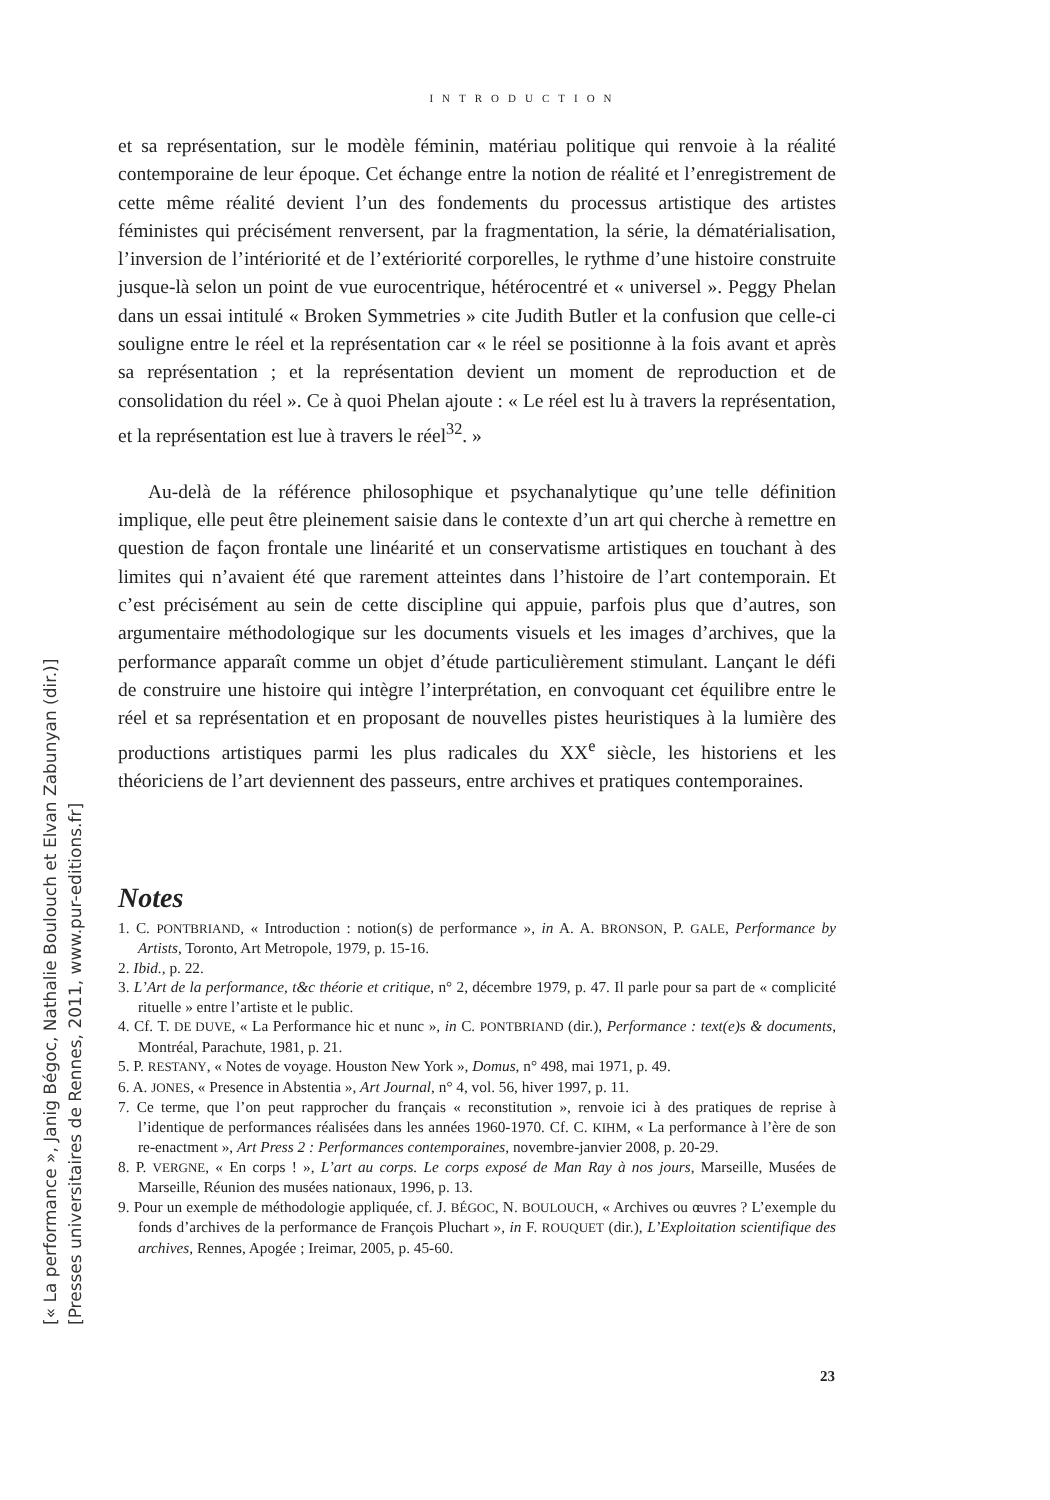INTRODUCTION
et sa représentation, sur le modèle féminin, matériau politique qui renvoie à la réalité contemporaine de leur époque. Cet échange entre la notion de réalité et l’enregistrement de cette même réalité devient l’un des fondements du processus artistique des artistes féministes qui précisément renversent, par la fragmentation, la série, la dématérialisation, l’inversion de l’intériorité et de l’extériorité corporelles, le rythme d’une histoire construite jusque-là selon un point de vue eurocentrique, hétérocentré et « universel ». Peggy Phelan dans un essai intitulé « Broken Symmetries » cite Judith Butler et la confusion que celle-ci souligne entre le réel et la représentation car « le réel se positionne à la fois avant et après sa représentation ; et la représentation devient un moment de reproduction et de consolidation du réel ». Ce à quoi Phelan ajoute : « Le réel est lu à travers la représentation, et la représentation est lue à travers le réel<sup>32</sup>. »
Au-delà de la référence philosophique et psychanalytique qu’une telle définition implique, elle peut être pleinement saisie dans le contexte d’un art qui cherche à remettre en question de façon frontale une linéarité et un conservatisme artistiques en touchant à des limites qui n’avaient été que rarement atteintes dans l’histoire de l’art contemporain. Et c’est précisément au sein de cette discipline qui appuie, parfois plus que d’autres, son argumentaire méthodologique sur les documents visuels et les images d’archives, que la performance apparaît comme un objet d’étude particulièrement stimulant. Lançant le défi de construire une histoire qui intègre l’interprétation, en convoquant cet équilibre entre le réel et sa représentation et en proposant de nouvelles pistes heuristiques à la lumière des productions artistiques parmi les plus radicales du XX<sup>e</sup> siècle, les historiens et les théoriciens de l’art deviennent des passeurs, entre archives et pratiques contemporaines.
Notes
1. C. PONTBRIAND, « Introduction : notion(s) de performance », in A. A. BRONSON, P. GALE, Performance by Artists, Toronto, Art Metropole, 1979, p. 15-16.
2. Ibid., p. 22.
3. L’Art de la performance, t&c théorie et critique, n° 2, décembre 1979, p. 47. Il parle pour sa part de « complicité rituelle » entre l’artiste et le public.
4. Cf. T. DE DUVE, « La Performance hic et nunc », in C. PONTBRIAND (dir.), Performance : text(e)s & documents, Montréal, Parachute, 1981, p. 21.
5. P. RESTANY, « Notes de voyage. Houston New York », Domus, n° 498, mai 1971, p. 49.
6. A. JONES, « Presence in Abstentia », Art Journal, n° 4, vol. 56, hiver 1997, p. 11.
7. Ce terme, que l’on peut rapprocher du français « reconstitution », renvoie ici à des pratiques de reprise à l’identique de performances réalisées dans les années 1960-1970. Cf. C. KIHM, « La performance à l’ère de son re-enactment », Art Press 2 : Performances contemporaines, novembre-janvier 2008, p. 20-29.
8. P. VERGNE, « En corps ! », L’art au corps. Le corps exposé de Man Ray à nos jours, Marseille, Musées de Marseille, Réunion des musées nationaux, 1996, p. 13.
9. Pour un exemple de méthodologie appliquée, cf. J. BÉGOC, N. BOULOUCH, « Archives ou œuvres ? L’exemple du fonds d’archives de la performance de François Pluchart », in F. ROUQUET (dir.), L’Exploitation scientifique des archives, Rennes, Apogée ; Ireimar, 2005, p. 45-60.
[« La performance », Janig Bégoc, Nathalie Boulouch et Elvan Zabunyan (dir.)]
[Presses universitaires de Rennes, 2011, www.pur-editions.fr]
23